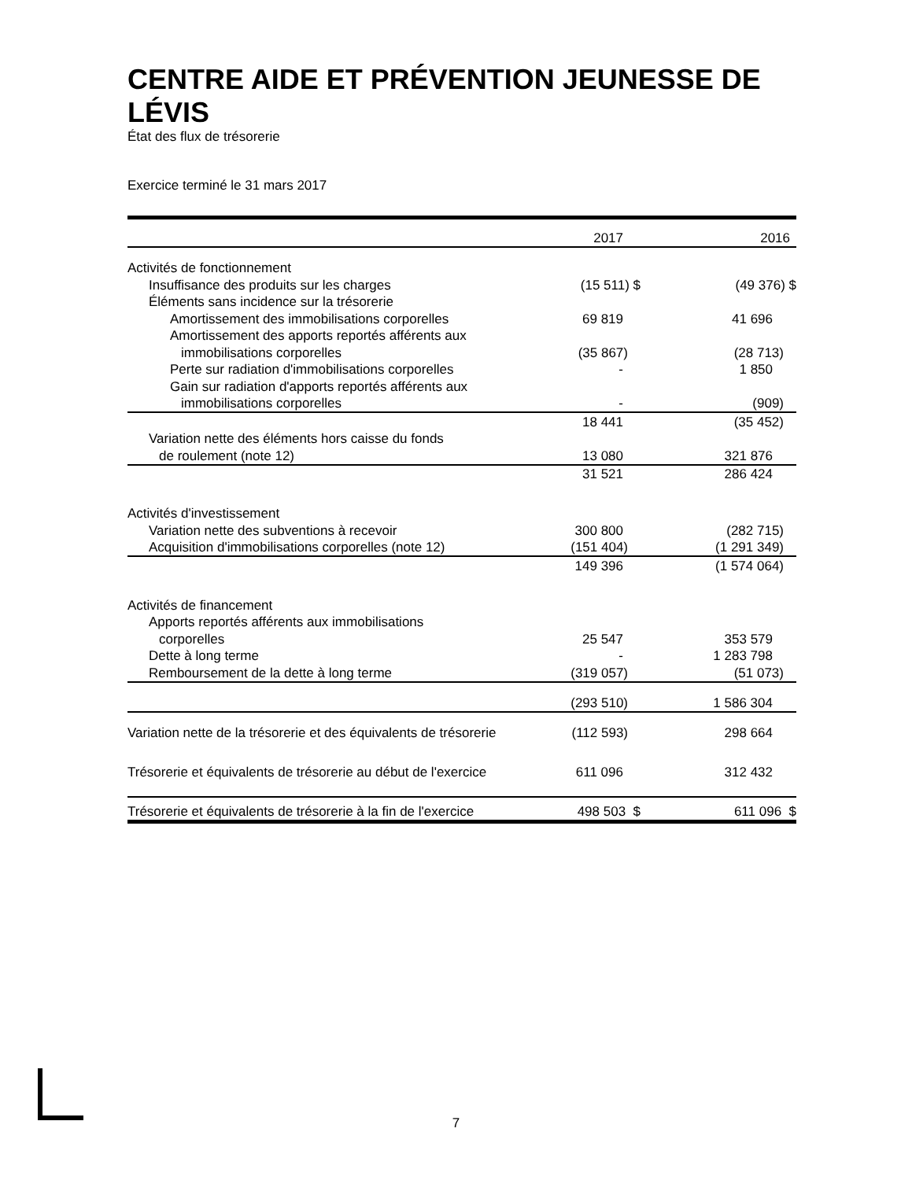CENTRE AIDE ET PRÉVENTION JEUNESSE DE LÉVIS
État des flux de trésorerie
Exercice terminé le 31 mars 2017
| | 2017 | 2016 |
| --- | --- | --- |
| Activités de fonctionnement | | |
| Insuffisance des produits sur les charges | (15 511) $ | (49 376) $ |
| Éléments sans incidence sur la trésorerie | | |
| Amortissement des immobilisations corporelles | 69 819 | 41 696 |
| Amortissement des apports reportés afférents aux | | |
| immobilisations corporelles | (35 867) | (28 713) |
| Perte sur radiation d'immobilisations corporelles | - | 1 850 |
| Gain sur radiation d'apports reportés afférents aux | | |
| immobilisations corporelles | - | (909) |
| | 18 441 | (35 452) |
| Variation nette des éléments hors caisse du fonds | | |
| de roulement (note 12) | 13 080 | 321 876 |
| | 31 521 | 286 424 |
| Activités d'investissement | | |
| Variation nette des subventions à recevoir | 300 800 | (282 715) |
| Acquisition d'immobilisations corporelles (note 12) | (151 404) | (1 291 349) |
| | 149 396 | (1 574 064) |
| Activités de financement | | |
| Apports reportés afférents aux immobilisations | | |
| corporelles | 25 547 | 353 579 |
| Dette à long terme | - | 1 283 798 |
| Remboursement de la dette à long terme | (319 057) | (51 073) |
| | (293 510) | 1 586 304 |
| Variation nette de la trésorerie et des équivalents de trésorerie | (112 593) | 298 664 |
| Trésorerie et équivalents de trésorerie au début de l'exercice | 611 096 | 312 432 |
| Trésorerie et équivalents de trésorerie à la fin de l'exercice | 498 503 $ | 611 096 $ |
7